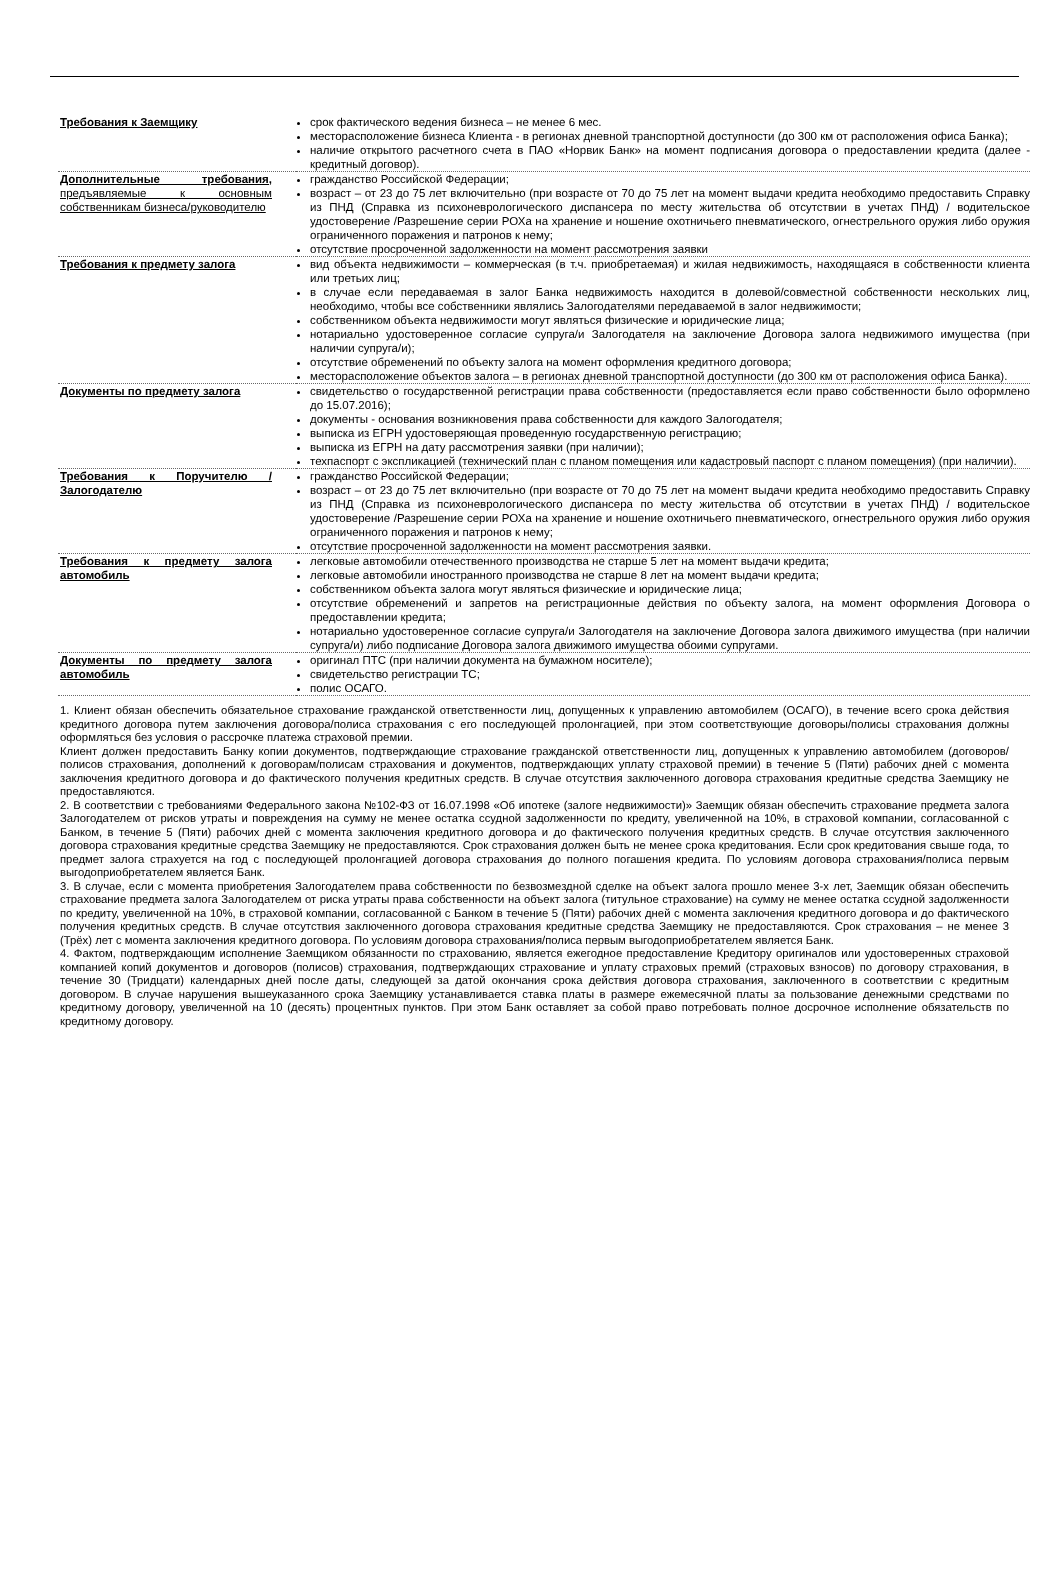| Требования к Заемщику | срок фактического ведения бизнеса – не менее 6 мес. месторасположение бизнеса Клиента - в регионах дневной транспортной доступности (до 300 км от расположения офиса Банка); наличие открытого расчетного счета в ПАО «Норвик Банк» на момент подписания договора о предоставлении кредита (далее - кредитный договор). |
| Дополнительные требования, предъявляемые к основным собственникам бизнеса/руководителю | гражданство Российской Федерации; возраст – от 23 до 75 лет включительно (при возрасте от 70 до 75 лет на момент выдачи кредита необходимо предоставить Справку из ПНД (Справка из психоневрологического диспансера по месту жительства об отсутствии в учетах ПНД) / водительское удостоверение /Разрешение серии РОХа на хранение и ношение охотничьего пневматического, огнестрельного оружия либо оружия ограниченного поражения и патронов к нему; отсутствие просроченной задолженности на момент рассмотрения заявки |
| Требования к предмету залога | вид объекта недвижимости – коммерческая (в т.ч. приобретаемая) и жилая недвижимость, находящаяся в собственности клиента или третьих лиц; в случае если передаваемая в залог Банка недвижимость находится в долевой/совместной собственности нескольких лиц, необходимо, чтобы все собственники являлись Залогодателями передаваемой в залог недвижимости; собственником объекта недвижимости могут являться физические и юридические лица; нотариально удостоверенное согласие супруга/и Залогодателя на заключение Договора залога недвижимого имущества (при наличии супруга/и); отсутствие обременений по объекту залога на момент оформления кредитного договора; месторасположение объектов залога – в регионах дневной транспортной доступности (до 300 км от расположения офиса Банка). |
| Документы по предмету залога | свидетельство о государственной регистрации права собственности (предоставляется если право собственности было оформлено до 15.07.2016); документы - основания возникновения права собственности для каждого Залогодателя; выписка из ЕГРН удостоверяющая проведенную государственную регистрацию; выписка из ЕГРН на дату рассмотрения заявки (при наличии); техпаспорт с экспликацией (технический план с планом помещения или кадастровый паспорт с планом помещения) (при наличии). |
| Требования к Поручителю /Залогодателю | гражданство Российской Федерации; возраст – от 23 до 75 лет включительно (при возрасте от 70 до 75 лет на момент выдачи кредита необходимо предоставить Справку из ПНД (Справка из психоневрологического диспансера по месту жительства об отсутствии в учетах ПНД) / водительское удостоверение /Разрешение серии РОХа на хранение и ношение охотничьего пневматического, огнестрельного оружия либо оружия ограниченного поражения и патронов к нему; отсутствие просроченной задолженности на момент рассмотрения заявки. |
| Требования к предмету залога автомобиль | легковые автомобили отечественного производства не старше 5 лет на момент выдачи кредита; легковые автомобили иностранного производства не старше 8 лет на момент выдачи кредита; собственником объекта залога могут являться физические и юридические лица; отсутствие обременений и запретов на регистрационные действия по объекту залога, на момент оформления Договора о предоставлении кредита; нотариально удостоверенное согласие супруга/и Залогодателя на заключение Договора залога движимого имущества (при наличии супруга/и) либо подписание Договора залога движимого имущества обоими супругами. |
| Документы по предмету залога автомобиль | оригинал ПТС (при наличии документа на бумажном носителе); свидетельство регистрации ТС; полис ОСАГО. |
1. Клиент обязан обеспечить обязательное страхование гражданской ответственности лиц, допущенных к управлению автомобилем (ОСАГО), в течение всего срока действия кредитного договора путем заключения договора/полиса страхования с его последующей пролонгацией, при этом соответствующие договоры/полисы страхования должны оформляться без условия о рассрочке платежа страховой премии.
Клиент должен предоставить Банку копии документов, подтверждающие страхование гражданской ответственности лиц, допущенных к управлению автомобилем (договоров/полисов страхования, дополнений к договорам/полисам страхования и документов, подтверждающих уплату страховой премии) в течение 5 (Пяти) рабочих дней с момента заключения кредитного договора и до фактического получения кредитных средств. В случае отсутствия заключенного договора страхования кредитные средства Заемщику не предоставляются.
2. В соответствии с требованиями Федерального закона №102-ФЗ от 16.07.1998 «Об ипотеке (залоге недвижимости)» Заемщик обязан обеспечить страхование предмета залога Залогодателем от рисков утраты и повреждения на сумму не менее остатка ссудной задолженности по кредиту, увеличенной на 10%, в страховой компании, согласованной с Банком, в течение 5 (Пяти) рабочих дней с момента заключения кредитного договора и до фактического получения кредитных средств. В случае отсутствия заключенного договора страхования кредитные средства Заемщику не предоставляются. Срок страхования должен быть не менее срока кредитования. Если срок кредитования свыше года, то предмет залога страхуется на год с последующей пролонгацией договора страхования до полного погашения кредита. По условиям договора страхования/полиса первым выгодоприобретателем является Банк.
3. В случае, если с момента приобретения Залогодателем права собственности по безвозмездной сделке на объект залога прошло менее 3-х лет, Заемщик обязан обеспечить страхование предмета залога Залогодателем от риска утраты права собственности на объект залога (титульное страхование) на сумму не менее остатка ссудной задолженности по кредиту, увеличенной на 10%, в страховой компании, согласованной с Банком в течение 5 (Пяти) рабочих дней с момента заключения кредитного договора и до фактического получения кредитных средств. В случае отсутствия заключенного договора страхования кредитные средства Заемщику не предоставляются. Срок страхования – не менее 3 (Трёх) лет с момента заключения кредитного договора. По условиям договора страхования/полиса первым выгодоприобретателем является Банк.
4. Фактом, подтверждающим исполнение Заемщиком обязанности по страхованию, является ежегодное предоставление Кредитору оригиналов или удостоверенных страховой компанией копий документов и договоров (полисов) страхования, подтверждающих страхование и уплату страховых премий (страховых взносов) по договору страхования, в течение 30 (Тридцати) календарных дней после даты, следующей за датой окончания срока действия договора страхования, заключенного в соответствии с кредитным договором. В случае нарушения вышеуказанного срока Заемщику устанавливается ставка платы в размере ежемесячной платы за пользование денежными средствами по кредитному договору, увеличенной на 10 (десять) процентных пунктов. При этом Банк оставляет за собой право потребовать полное досрочное исполнение обязательств по кредитному договору.